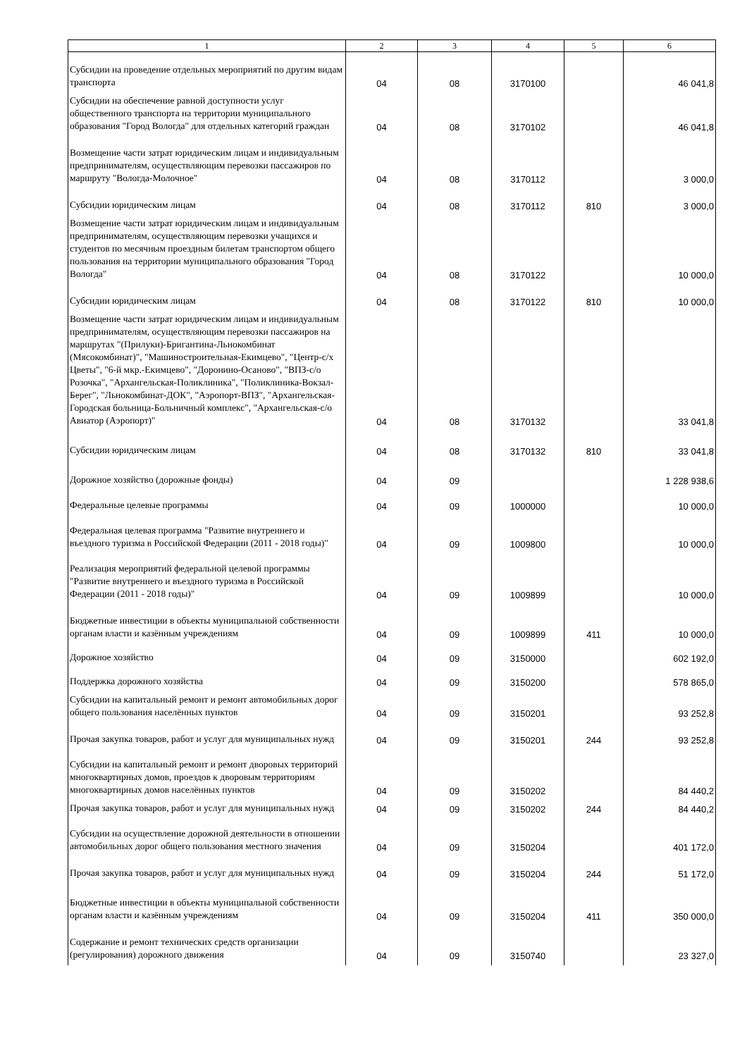| 1 | 2 | 3 | 4 | 5 | 6 |
| --- | --- | --- | --- | --- | --- |
| Субсидии на проведение отдельных мероприятий по другим видам транспорта | 04 | 08 | 3170100 | | 46 041,8 |
| Субсидии на обеспечение равной доступности услуг общественного транспорта на территории муниципального образования "Город Вологда" для отдельных категорий граждан | 04 | 08 | 3170102 | | 46 041,8 |
| Возмещение части затрат юридическим лицам и индивидуальным предпринимателям, осуществляющим перевозки пассажиров по маршруту "Вологда-Молочное" | 04 | 08 | 3170112 | | 3 000,0 |
| Субсидии юридическим лицам | 04 | 08 | 3170112 | 810 | 3 000,0 |
| Возмещение части затрат юридическим лицам и индивидуальным предпринимателям, осуществляющим перевозки учащихся и студентов по месячным проездным билетам транспортом общего пользования на территории муниципального образования "Город Вологда" | 04 | 08 | 3170122 | | 10 000,0 |
| Субсидии юридическим лицам | 04 | 08 | 3170122 | 810 | 10 000,0 |
| Возмещение части затрат юридическим лицам и индивидуальным предпринимателям, осуществляющим перевозки пассажиров на маршрутах "(Прилуки)-Бригантина-Льнокомбинат (Мясокомбинат)", "Машиностроительная-Екимцево", "Центр-с/х Цветы", "6-й мкр.-Екимцево", "Доронино-Осаново", "ВПЗ-с/о Розочка", "Архангельская-Поликлиника", "Поликлиника-Вокзал-Берег", "Льнокомбинат-ДОК", "Аэропорт-ВПЗ", "Архангельская-Городская больница-Больничный комплекс", "Архангельская-с/о Авиатор (Аэропорт)" | 04 | 08 | 3170132 | | 33 041,8 |
| Субсидии юридическим лицам | 04 | 08 | 3170132 | 810 | 33 041,8 |
| Дорожное хозяйство (дорожные фонды) | 04 | 09 | | | 1 228 938,6 |
| Федеральные целевые программы | 04 | 09 | 1000000 | | 10 000,0 |
| Федеральная целевая программа "Развитие внутреннего и въездного туризма в Российской Федерации (2011 - 2018 годы)" | 04 | 09 | 1009800 | | 10 000,0 |
| Реализация мероприятий федеральной целевой программы "Развитие внутреннего и въездного туризма в Российской Федерации (2011 - 2018 годы)" | 04 | 09 | 1009899 | | 10 000,0 |
| Бюджетные инвестиции в объекты муниципальной собственности органам власти и казённым учреждениям | 04 | 09 | 1009899 | 411 | 10 000,0 |
| Дорожное хозяйство | 04 | 09 | 3150000 | | 602 192,0 |
| Поддержка дорожного хозяйства | 04 | 09 | 3150200 | | 578 865,0 |
| Субсидии на капитальный ремонт и ремонт автомобильных дорог общего пользования населённых пунктов | 04 | 09 | 3150201 | | 93 252,8 |
| Прочая закупка товаров, работ и услуг для муниципальных нужд | 04 | 09 | 3150201 | 244 | 93 252,8 |
| Субсидии на капитальный ремонт и ремонт дворовых территорий многоквартирных домов, проездов к дворовым территориям многоквартирных домов населённых пунктов | 04 | 09 | 3150202 | | 84 440,2 |
| Прочая закупка товаров, работ и услуг для муниципальных нужд | 04 | 09 | 3150202 | 244 | 84 440,2 |
| Субсидии на осуществление дорожной деятельности в отношении автомобильных дорог общего пользования местного значения | 04 | 09 | 3150204 | | 401 172,0 |
| Прочая закупка товаров, работ и услуг для муниципальных нужд | 04 | 09 | 3150204 | 244 | 51 172,0 |
| Бюджетные инвестиции в объекты муниципальной собственности органам власти и казённым учреждениям | 04 | 09 | 3150204 | 411 | 350 000,0 |
| Содержание и ремонт технических средств организации (регулирования) дорожного движения | 04 | 09 | 3150740 | | 23 327,0 |